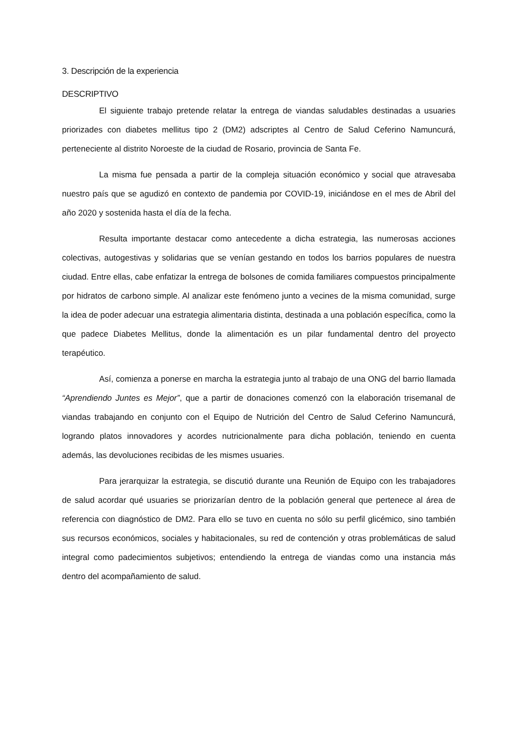3. Descripción de la experiencia
DESCRIPTIVO
El siguiente trabajo pretende relatar la entrega de viandas saludables destinadas a usuaries priorizades con diabetes mellitus tipo 2 (DM2) adscriptes al Centro de Salud Ceferino Namuncurá, perteneciente al distrito Noroeste de la ciudad de Rosario, provincia de Santa Fe.
La misma fue pensada a partir de la compleja situación económico y social que atravesaba nuestro país que se agudizó en contexto de pandemia por COVID-19, iniciándose en el mes de Abril del año 2020 y sostenida hasta el día de la fecha.
Resulta importante destacar como antecedente a dicha estrategia, las numerosas acciones colectivas, autogestivas y solidarias que se venían gestando en todos los barrios populares de nuestra ciudad. Entre ellas, cabe enfatizar la entrega de bolsones de comida familiares compuestos principalmente por hidratos de carbono simple. Al analizar este fenómeno junto a vecines de la misma comunidad, surge la idea de poder adecuar una estrategia alimentaria distinta, destinada a una población específica, como la que padece Diabetes Mellitus, donde la alimentación es un pilar fundamental dentro del proyecto terapéutico.
Así, comienza a ponerse en marcha la estrategia junto al trabajo de una ONG del barrio llamada “Aprendiendo Juntes es Mejor”, que a partir de donaciones comenzó con la elaboración trisemanal de viandas trabajando en conjunto con el Equipo de Nutrición del Centro de Salud Ceferino Namuncurá, logrando platos innovadores y acordes nutricionalmente para dicha población, teniendo en cuenta además, las devoluciones recibidas de les mismes usuaries.
Para jerarquizar la estrategia, se discutió durante una Reunión de Equipo con les trabajadores de salud acordar qué usuaries se priorizarían dentro de la población general que pertenece al área de referencia con diagnóstico de DM2. Para ello se tuvo en cuenta no sólo su perfil glicémico, sino también sus recursos económicos, sociales y habitacionales, su red de contención y otras problemáticas de salud integral como padecimientos subjetivos; entendiendo la entrega de viandas como una instancia más dentro del acompañamiento de salud.